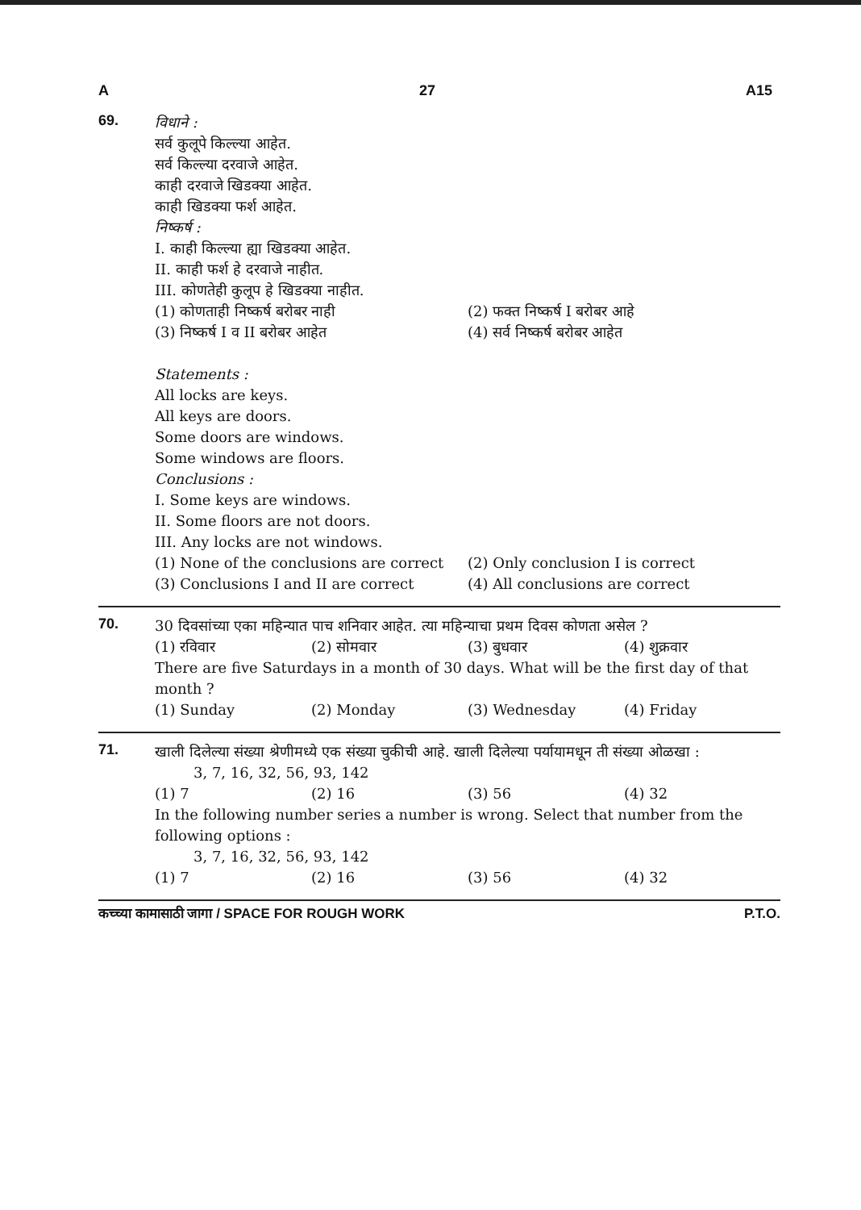A 27 A15
69.
विधाने :
सर्व कुलूपे किल्ल्या आहेत.
सर्व किल्ल्या दरवाजे आहेत.
काही दरवाजे खिडक्या आहेत.
काही खिडक्या फर्श आहेत.
निष्कर्ष :
I. काही किल्ल्या ह्या खिडक्या आहेत.
II. काही फर्श हे दरवाजे नाहीत.
III. कोणतेही कुलूप हे खिडक्या नाहीत.
(1) कोणताही निष्कर्ष बरोबर नाही (2) फक्त निष्कर्ष I बरोबर आहे
(3) निष्कर्ष I व II बरोबर आहेत (4) सर्व निष्कर्ष बरोबर आहेत
Statements :
All locks are keys.
All keys are doors.
Some doors are windows.
Some windows are floors.
Conclusions :
I. Some keys are windows.
II. Some floors are not doors.
III. Any locks are not windows.
(1) None of the conclusions are correct (2) Only conclusion I is correct
(3) Conclusions I and II are correct (4) All conclusions are correct
70.
30 दिवसांच्या एका महिन्यात पाच शनिवार आहेत. त्या महिन्याचा प्रथम दिवस कोणता असेल ?
(1) रविवार (2) सोमवार (3) बुधवार (4) शुक्रवार
There are five Saturdays in a month of 30 days. What will be the first day of that month ?
(1) Sunday (2) Monday (3) Wednesday (4) Friday
71.
खाली दिलेल्या संख्या श्रेणीमध्ये एक संख्या चुकीची आहे. खाली दिलेल्या पर्यायामधून ती संख्या ओळखा :
3, 7, 16, 32, 56, 93, 142
(1) 7 (2) 16 (3) 56 (4) 32
In the following number series a number is wrong. Select that number from the following options :
3, 7, 16, 32, 56, 93, 142
(1) 7 (2) 16 (3) 56 (4) 32
कच्च्या कामासाठी जागा / SPACE FOR ROUGH WORK P.T.O.